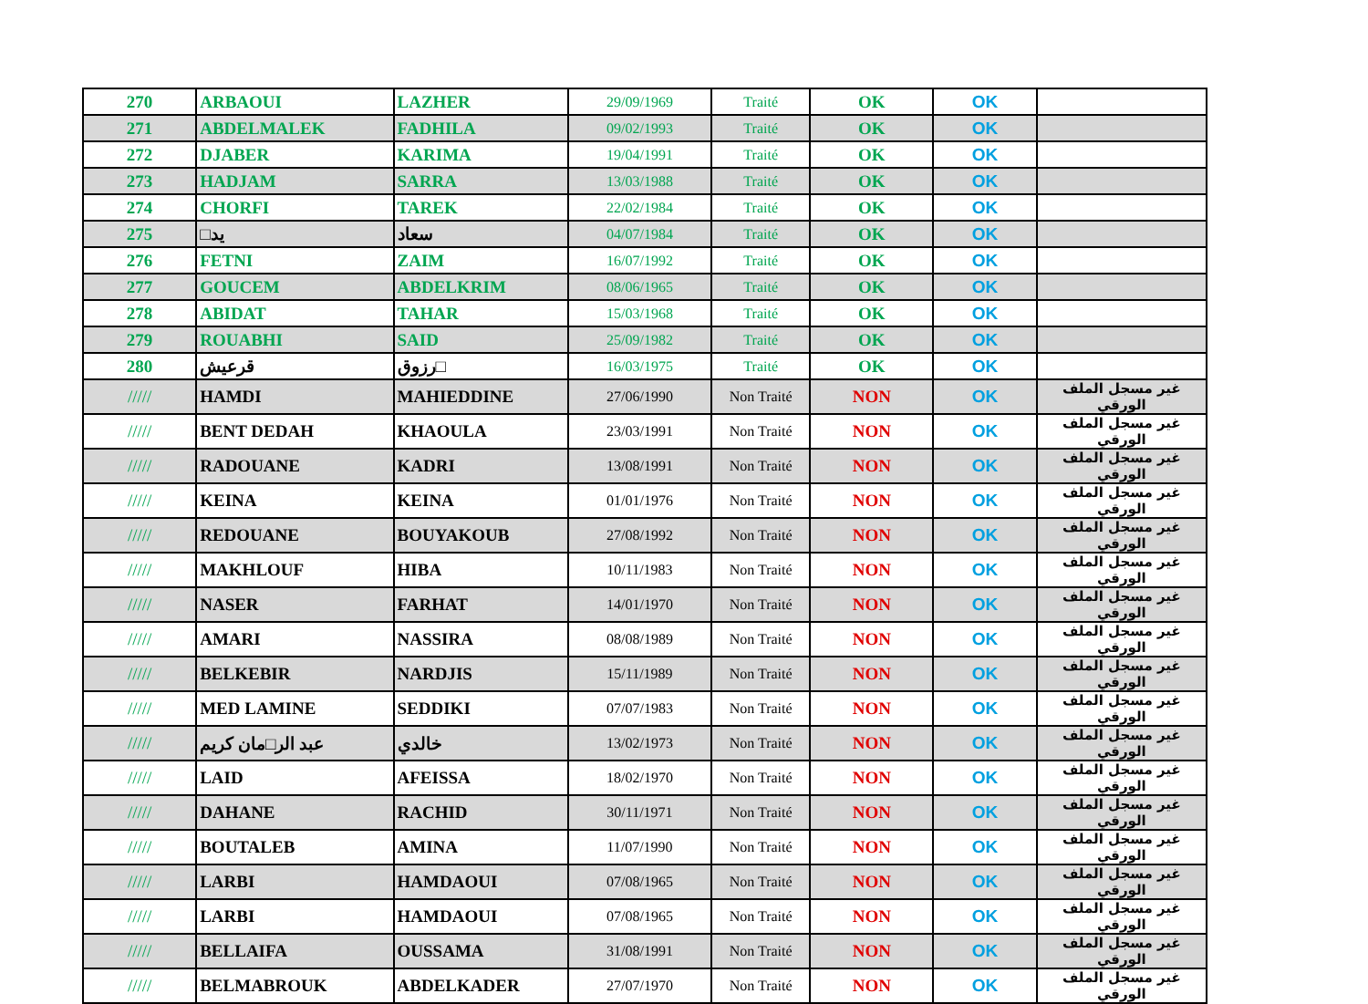| 270 | ARBAOUI | LAZHER | 29/09/1969 | Traité | OK | OK | |
| 271 | ABDELMALEK | FADHILA | 09/02/1993 | Traité | OK | OK | |
| 272 | DJABER | KARIMA | 19/04/1991 | Traité | OK | OK | |
| 273 | HADJAM | SARRA | 13/03/1988 | Traité | OK | OK | |
| 274 | CHORFI | TAREK | 22/02/1984 | Traité | OK | OK | |
| 275 | □يد | سعاد | 04/07/1984 | Traité | OK | OK | |
| 276 | FETNI | ZAIM | 16/07/1992 | Traité | OK | OK | |
| 277 | GOUCEM | ABDELKRIM | 08/06/1965 | Traité | OK | OK | |
| 278 | ABIDAT | TAHAR | 15/03/1968 | Traité | OK | OK | |
| 279 | ROUABHI | SAID | 25/09/1982 | Traité | OK | OK | |
| 280 | قرعيش | رزوق□ | 16/03/1975 | Traité | OK | OK | |
| ///// | HAMDI | MAHIEDDINE | 27/06/1990 | Non Traité | NON | OK | غير مسجل الملف الورقي |
| ///// | BENT DEDAH | KHAOULA | 23/03/1991 | Non Traité | NON | OK | غير مسجل الملف الورقي |
| ///// | RADOUANE | KADRI | 13/08/1991 | Non Traité | NON | OK | غير مسجل الملف الورقي |
| ///// | KEINA | KEINA | 01/01/1976 | Non Traité | NON | OK | غير مسجل الملف الورقي |
| ///// | REDOUANE | BOUYAKOUB | 27/08/1992 | Non Traité | NON | OK | غير مسجل الملف الورقي |
| ///// | MAKHLOUF | HIBA | 10/11/1983 | Non Traité | NON | OK | غير مسجل الملف الورقي |
| ///// | NASER | FARHAT | 14/01/1970 | Non Traité | NON | OK | غير مسجل الملف الورقي |
| ///// | AMARI | NASSIRA | 08/08/1989 | Non Traité | NON | OK | غير مسجل الملف الورقي |
| ///// | BELKEBIR | NARDJIS | 15/11/1989 | Non Traité | NON | OK | غير مسجل الملف الورقي |
| ///// | MED LAMINE | SEDDIKI | 07/07/1983 | Non Traité | NON | OK | غير مسجل الملف الورقي |
| ///// | عبد الر□مان كريم | خالدي | 13/02/1973 | Non Traité | NON | OK | غير مسجل الملف الورقي |
| ///// | LAID | AFEISSA | 18/02/1970 | Non Traité | NON | OK | غير مسجل الملف الورقي |
| ///// | DAHANE | RACHID | 30/11/1971 | Non Traité | NON | OK | غير مسجل الملف الورقي |
| ///// | BOUTALEB | AMINA | 11/07/1990 | Non Traité | NON | OK | غير مسجل الملف الورقي |
| ///// | LARBI | HAMDAOUI | 07/08/1965 | Non Traité | NON | OK | غير مسجل الملف الورقي |
| ///// | LARBI | HAMDAOUI | 07/08/1965 | Non Traité | NON | OK | غير مسجل الملف الورقي |
| ///// | BELLAIFA | OUSSAMA | 31/08/1991 | Non Traité | NON | OK | غير مسجل الملف الورقي |
| ///// | BELMABROUK | ABDELKADER | 27/07/1970 | Non Traité | NON | OK | غير مسجل الملف الورقي |